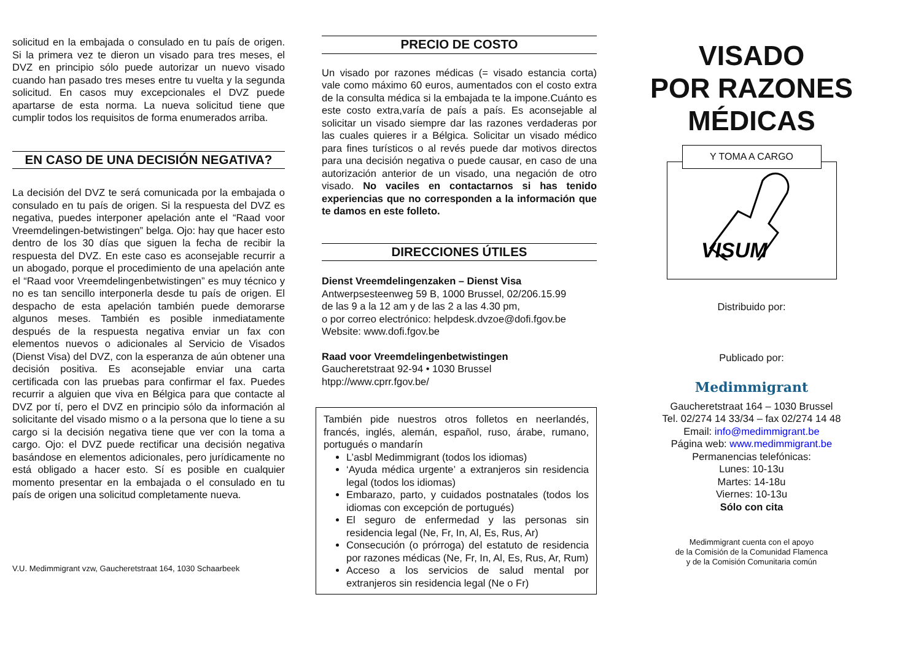solicitud en la embajada o consulado en tu país de origen. Si la primera vez te dieron un visado para tres meses, el DVZ en principio sólo puede autorizar un nuevo visado cuando han pasado tres meses entre tu vuelta y la segunda solicitud. En casos muy excepcionales el DVZ puede apartarse de esta norma. La nueva solicitud tiene que cumplir todos los requisitos de forma enumerados arriba.
EN CASO DE UNA DECISIÓN NEGATIVA?
La decisión del DVZ te será comunicada por la embajada o consulado en tu país de origen. Si la respuesta del DVZ es negativa, puedes interponer apelación ante el “Raad voor Vreemdelingen-betwistingen” belga. Ojo: hay que hacer esto dentro de los 30 días que siguen la fecha de recibir la respuesta del DVZ. En este caso es aconsejable recurrir a un abogado, porque el procedimiento de una apelación ante el “Raad voor Vreemdelingenbetwistingen” es muy técnico y no es tan sencillo interponerla desde tu país de origen. El despacho de esta apelación también puede demorarse algunos meses. También es posible inmediatamente después de la respuesta negativa enviar un fax con elementos nuevos o adicionales al Servicio de Visados (Dienst Visa) del DVZ, con la esperanza de aún obtener una decisión positiva. Es aconsejable enviar una carta certificada con las pruebas para confirmar el fax. Puedes recurrir a alguien que viva en Bélgica para que contacte al DVZ por tí, pero el DVZ en principio sólo da información al solicitante del visado mismo o a la persona que lo tiene a su cargo si la decisión negativa tiene que ver con la toma a cargo. Ojo: el DVZ puede rectificar una decisión negativa basándose en elementos adicionales, pero jurídicamente no está obligado a hacer esto. Sí es posible en cualquier momento presentar en la embajada o el consulado en tu país de origen una solicitud completamente nueva.
V.U. Medimmigrant vzw, Gaucheretstraat 164, 1030 Schaarbeek
PRECIO DE COSTO
Un visado por razones médicas (= visado estancia corta) vale como máximo 60 euros, aumentados con el costo extra de la consulta médica si la embajada te la impone.Cuánto es este costo extra,varía de país a país. Es aconsejable al solicitar un visado siempre dar las razones verdaderas por las cuales quieres ir a Bélgica. Solicitar un visado médico para fines turísticos o al revés puede dar motivos directos para una decisión negativa o puede causar, en caso de una autorización anterior de un visado, una negación de otro visado. No vaciles en contactarnos si has tenido experiencias que no corresponden a la información que te damos en este folleto.
DIRECCIONES ÚTILES
Dienst Vreemdelingenzaken – Dienst Visa
Antwerpsesteenweg 59 B, 1000 Brussel, 02/206.15.99
de las 9 a la 12 am y de las 2 a las 4.30 pm,
o por correo electrónico: helpdesk.dvzoe@dofi.fgov.be
Website: www.dofi.fgov.be
Raad voor Vreemdelingenbetwistingen
Gaucheretstraat 92-94 • 1030 Brussel
htpp://www.cprr.fgov.be/
También pide nuestros otros folletos en neerlandés, francés, inglés, alemán, español, ruso, árabe, rumano, portugués o mandarín
L’asbl Medimmigrant (todos los idiomas)
‘Ayuda médica urgente’ a extranjeros sin residencia legal (todos los idiomas)
Embarazo, parto, y cuidados postnatales (todos los idiomas con excepción de portugués)
El seguro de enfermedad y las personas sin residencia legal (Ne, Fr, In, Al, Es, Rus, Ar)
Consecución (o prórroga) del estatuto de residencia por razones médicas (Ne, Fr, In, Al, Es, Rus, Ar, Rum)
Acceso a los servicios de salud mental por extranjeros sin residencia legal (Ne o Fr)
VISADO
POR RAZONES
MÉDICAS
Y TOMA A CARGO
VISUM
Distribuido por:
Publicado por:
Medimmigrant
Gaucheretstraat 164 – 1030 Brussel
Tel. 02/274 14 33/34 – fax 02/274 14 48
Email: info@medimmigrant.be
Página web: www.medimmigrant.be
Permanencias telefónicas:
Lunes: 10-13u
Martes: 14-18u
Viernes: 10-13u
Sólo con cita
Medimmigrant cuenta con el apoyo
de la Comisión de la Comunidad Flamenca
y de la Comisión Comunitaria común